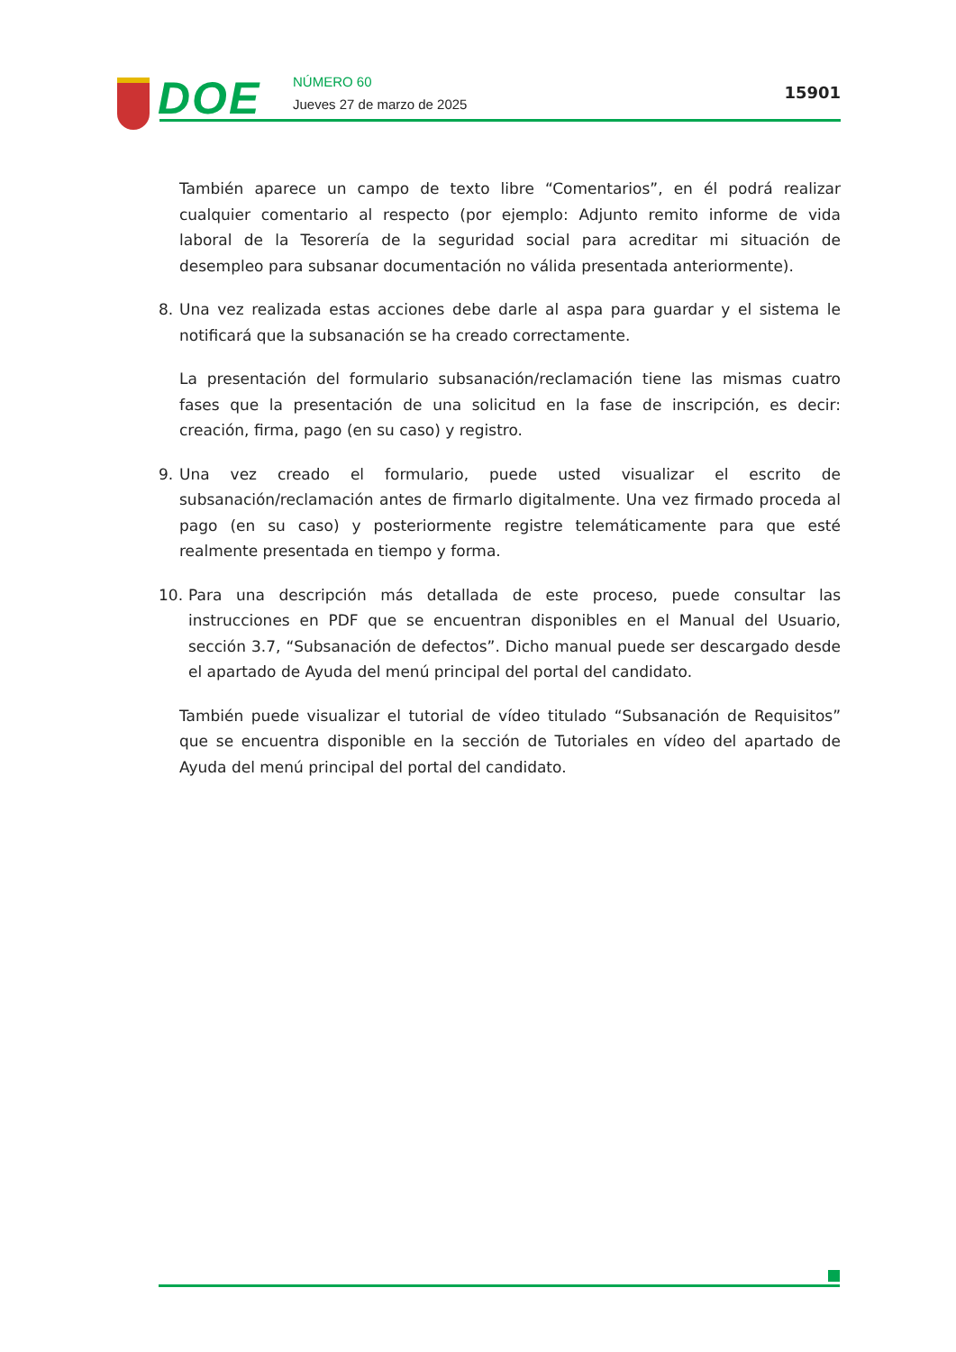DOE
NÚMERO 60
Jueves 27 de marzo de 2025
15901
También aparece un campo de texto libre “Comentarios”, en él podrá realizar cualquier comentario al respecto (por ejemplo: Adjunto remito informe de vida laboral de la Tesorería de la seguridad social para acreditar mi situación de desempleo para subsanar documentación no válida presentada anteriormente).
8. Una vez realizada estas acciones debe darle al aspa para guardar y el sistema le notificará que la subsanación se ha creado correctamente.
La presentación del formulario subsanación/reclamación tiene las mismas cuatro fases que la presentación de una solicitud en la fase de inscripción, es decir: creación, firma, pago (en su caso) y registro.
9. Una vez creado el formulario, puede usted visualizar el escrito de subsanación/reclamación antes de firmarlo digitalmente. Una vez firmado proceda al pago (en su caso) y posteriormente registre telemáticamente para que esté realmente presentada en tiempo y forma.
10. Para una descripción más detallada de este proceso, puede consultar las instrucciones en PDF que se encuentran disponibles en el Manual del Usuario, sección 3.7, “Subsanación de defectos”. Dicho manual puede ser descargado desde el apartado de Ayuda del menú principal del portal del candidato.
También puede visualizar el tutorial de vídeo titulado “Subsanación de Requisitos” que se encuentra disponible en la sección de Tutoriales en vídeo del apartado de Ayuda del menú principal del portal del candidato.